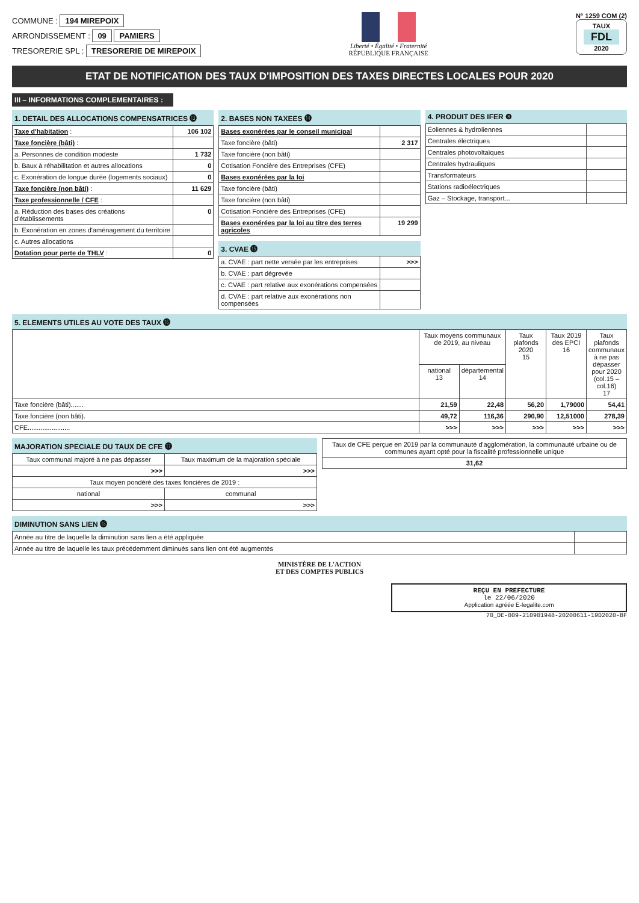COMMUNE : 194 MIREPOIX
ARRONDISSEMENT : 09 PAMIERS
TRESORERIE SPL : TRESORERIE DE MIREPOIX
Liberté • Égalité • Fraternité
RÉPUBLIQUE FRANÇAISE
N° 1259 COM (2)
TAUX
FDL
2020
ETAT DE NOTIFICATION DES TAUX D'IMPOSITION DES TAXES DIRECTES LOCALES POUR 2020
III – INFORMATIONS COMPLEMENTAIRES :
1. DETAIL DES ALLOCATIONS COMPENSATRICES ⓭
| Taxe d'habitation : | 106 102 |
| Taxe foncière (bâti) : | |
| a. Personnes de condition modeste | 1 732 |
| b. Baux à réhabilitation et autres allocations | 0 |
| c. Exonération de longue durée (logements sociaux) | 0 |
| Taxe foncière (non bâti) : | 11 629 |
| Taxe professionnelle / CFE : | |
| a. Réduction des bases des créations d'établissements | 0 |
| b. Exonération en zones d'aménagement du territoire | |
| c. Autres allocations | |
| Dotation pour perte de THLV : | 0 |
2. BASES NON TAXEES ⓮
| Bases exonérées par le conseil municipal | |
| Taxe foncière (bâti) | 2 317 |
| Taxe foncière (non bâti) | |
| Cotisation Foncière des Entreprises (CFE) | |
| Bases exonérées par la loi | |
| Taxe foncière (bâti) | |
| Taxe foncière (non bâti) | |
| Cotisation Foncière des Entreprises (CFE) | |
| Bases exonérées par la loi au titre des terres agricoles | 19 299 |
3. CVAE ⓯
| a. CVAE : part nette versée par les entreprises | >>> |
| b. CVAE : part dégrevée | |
| c. CVAE : part relative aux exonérations compensées | |
| d. CVAE : part relative aux exonérations non compensées | |
4. PRODUIT DES IFER ❽
| Éoliennes & hydroliennes | |
| Centrales électriques | |
| Centrales photovoltaïques | |
| Centrales hydrauliques | |
| Transformateurs | |
| Stations radioélectriques | |
| Gaz – Stockage, transport... | |
5. ELEMENTS UTILES AU VOTE DES TAUX ⓰
| | Taux moyens communaux de 2019, au niveau | | Taux plafonds 2020 15 | Taux 2019 des EPCI 16 | Taux plafonds communaux à ne pas dépasser pour 2020 (col.15 – col.16) 17 |
| --- | --- | --- | --- | --- | --- |
| | national 13 | départemental 14 | | | |
| Taxe foncière (bâti)....... | 21,59 | 22,48 | 56,20 | 1,79000 | 54,41 |
| Taxe foncière (non bâti). | 49,72 | 116,36 | 290,90 | 12,51000 | 278,39 |
| CFE....................... | >>> | >>> | >>> | >>> | >>> |
MAJORATION SPECIALE DU TAUX DE CFE ⓱
| Taux communal majoré à ne pas dépasser | Taux maximum de la majoration spéciale |
| --- | --- |
| >>> | >>> |
| Taux moyen pondéré des taxes foncières de 2019 : | |
| national | communal |
| >>> | >>> |
| Taux de CFE perçue en 2019 par la communauté d'agglomération, la communauté urbaine ou de communes ayant opté pour la fiscalité professionnelle unique |
| --- |
| 31,62 |
DIMINUTION SANS LIEN ⓲
| Année au titre de laquelle la diminution sans lien a été appliquée | |
| Année au titre de laquelle les taux précédemment diminués sans lien ont été augmentés | |
MINISTÈRE DE L'ACTION
ET DES COMPTES PUBLICS
REÇU EN PREFECTURE
le 22/06/2020
Application agréée E-legalite.com
70_DE-009-210901948-20200611-19D2020-BF